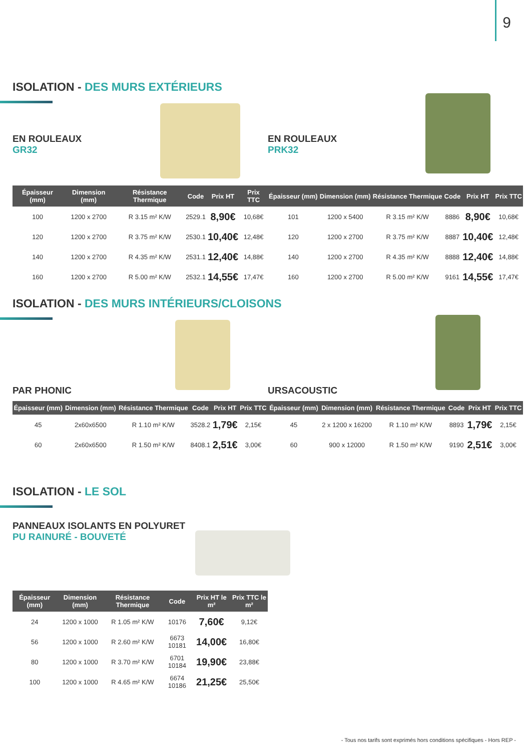9
ISOLATION - DES MURS EXTÉRIEURS
EN ROULEAUX
GR32
EN ROULEAUX
PRK32
| Épaisseur (mm) | Dimension (mm) | Résistance Thermique | Code | Prix HT | Prix TTC |
| --- | --- | --- | --- | --- | --- |
| 100 | 1200 x 2700 | R 3.15 m² K/W | 2529.1 | 8,90€ | 10,68€ |
| 120 | 1200 x 2700 | R 3.75 m² K/W | 2530.1 | 10,40€ | 12,48€ |
| 140 | 1200 x 2700 | R 4.35 m² K/W | 2531.1 | 12,40€ | 14,88€ |
| 160 | 1200 x 2700 | R 5.00 m² K/W | 2532.1 | 14,55€ | 17,47€ |
| Épaisseur (mm) | Dimension (mm) | Résistance Thermique | Code | Prix HT | Prix TTC |
| --- | --- | --- | --- | --- | --- |
| 101 | 1200 x 5400 | R 3.15 m² K/W | 8886 | 8,90€ | 10,68€ |
| 120 | 1200 x 2700 | R 3.75 m² K/W | 8887 | 10,40€ | 12,48€ |
| 140 | 1200 x 2700 | R 4.35 m² K/W | 8888 | 12,40€ | 14,88€ |
| 160 | 1200 x 2700 | R 5.00 m² K/W | 9161 | 14,55€ | 17,47€ |
ISOLATION - DES MURS INTÉRIEURS/CLOISONS
PAR PHONIC URSACOUSTIC
| Épaisseur (mm) | Dimension (mm) | Résistance Thermique | Code | Prix HT | Prix TTC |
| --- | --- | --- | --- | --- | --- |
| 45 | 2x60x6500 | R 1.10 m² K/W | 3528.2 | 1,79€ | 2,15€ |
| 60 | 2x60x6500 | R 1.50 m² K/W | 8408.1 | 2,51€ | 3,00€ |
| Épaisseur (mm) | Dimension (mm) | Résistance Thermique | Code | Prix HT | Prix TTC |
| --- | --- | --- | --- | --- | --- |
| 45 | 2 x 1200 x 16200 | R 1.10 m² K/W | 8893 | 1,79€ | 2,15€ |
| 60 | 900 x 12000 | R 1.50 m² K/W | 9190 | 2,51€ | 3,00€ |
ISOLATION - LE SOL
PANNEAUX ISOLANTS EN POLYURET
PU RAINURÉ - BOUVETÉ
| Épaisseur (mm) | Dimension (mm) | Résistance Thermique | Code | Prix HT le m² | Prix TTC le m² |
| --- | --- | --- | --- | --- | --- |
| 24 | 1200 x 1000 | R 1.05 m² K/W | 10176 | 7,60€ | 9,12€ |
| 56 | 1200 x 1000 | R 2.60 m² K/W | 6673 10181 | 14,00€ | 16,80€ |
| 80 | 1200 x 1000 | R 3.70 m² K/W | 6701 10184 | 19,90€ | 23,88€ |
| 100 | 1200 x 1000 | R 4.65 m² K/W | 6674 10186 | 21,25€ | 25,50€ |
- Tous nos tarifs sont exprimés hors conditions spécifiques - Hors REP -